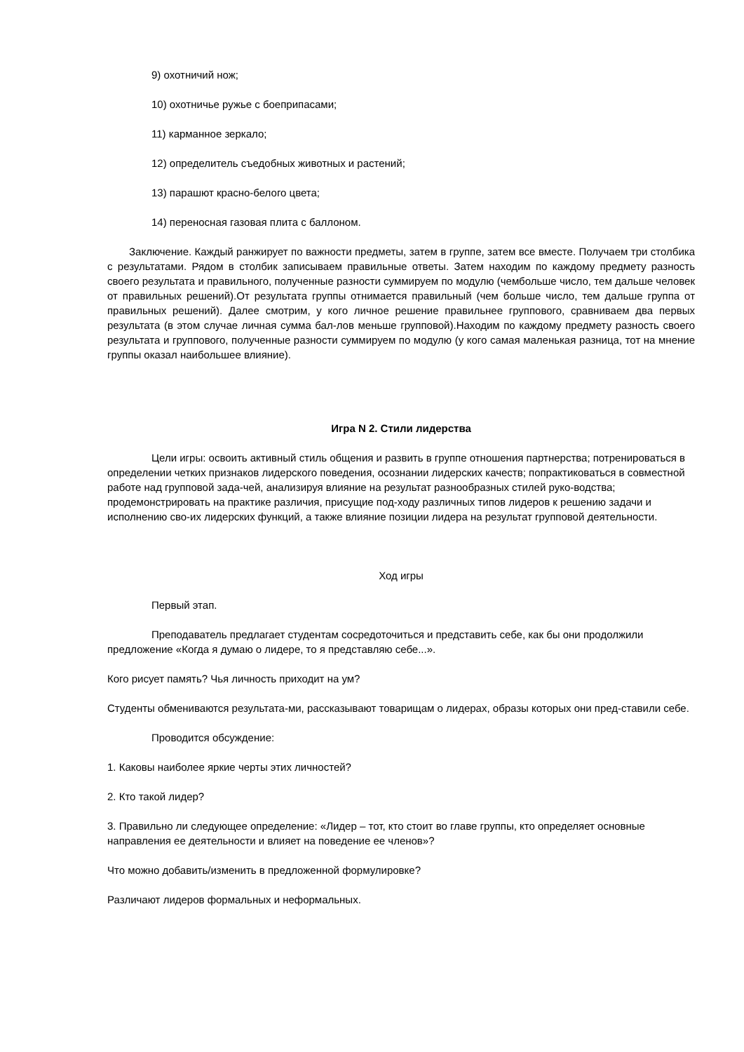9) охотничий нож;
10) охотничье ружье с боеприпасами;
11) карманное зеркало;
12) определитель съедобных животных и растений;
13) парашют красно-белого цвета;
14) переносная газовая плита с баллоном.
Заключение. Каждый ранжирует по важности предметы, затем в группе, затем все вместе. Получаем три столбика с результатами. Рядом в столбик записываем правильные ответы. Затем находим по каждому предмету разность своего результата и правильного, полученные разности суммируем по модулю (чембольше число, тем дальше человек от правильных решений).От результата группы отнимается правильный (чем больше число, тем дальше группа от правильных решений). Далее смотрим, у кого личное решение правильнее группового, сравниваем два первых результата (в этом случае личная сумма бал-лов меньше групповой).Находим по каждому предмету разность своего результата и группового, полученные разности суммируем по модулю (у кого самая маленькая разница, тот на мнение группы оказал наибольшее влияние).
Игра N 2. Стили лидерства
Цели игры: освоить активный стиль общения и развить в группе отношения партнерства; потренироваться в определении четких признаков лидерского поведения, осознании лидерских качеств; попрактиковаться в совместной работе над групповой зада-чей, анализируя влияние на результат разнообразных стилей руко-водства; продемонстрировать на практике различия, присущие под-ходу различных типов лидеров к решению задачи и исполнению сво-их лидерских функций, а также влияние позиции лидера на результат групповой деятельности.
Ход игры
Первый этап.
Преподаватель предлагает студентам сосредоточиться и представить себе, как бы они продолжили предложение «Когда я думаю о лидере, то я представляю себе...».
Кого рисует память? Чья личность приходит на ум?
Студенты обмениваются результата-ми, рассказывают товарищам о лидерах, образы которых они пред-ставили себе.
Проводится обсуждение:
1. Каковы наиболее яркие черты этих личностей?
2. Кто такой лидер?
3. Правильно ли следующее определение: «Лидер – тот, кто стоит во главе группы, кто определяет основные направления ее деятельности и влияет на поведение ее членов»?
Что можно добавить/изменить в предложенной формулировке?
Различают лидеров формальных и неформальных.